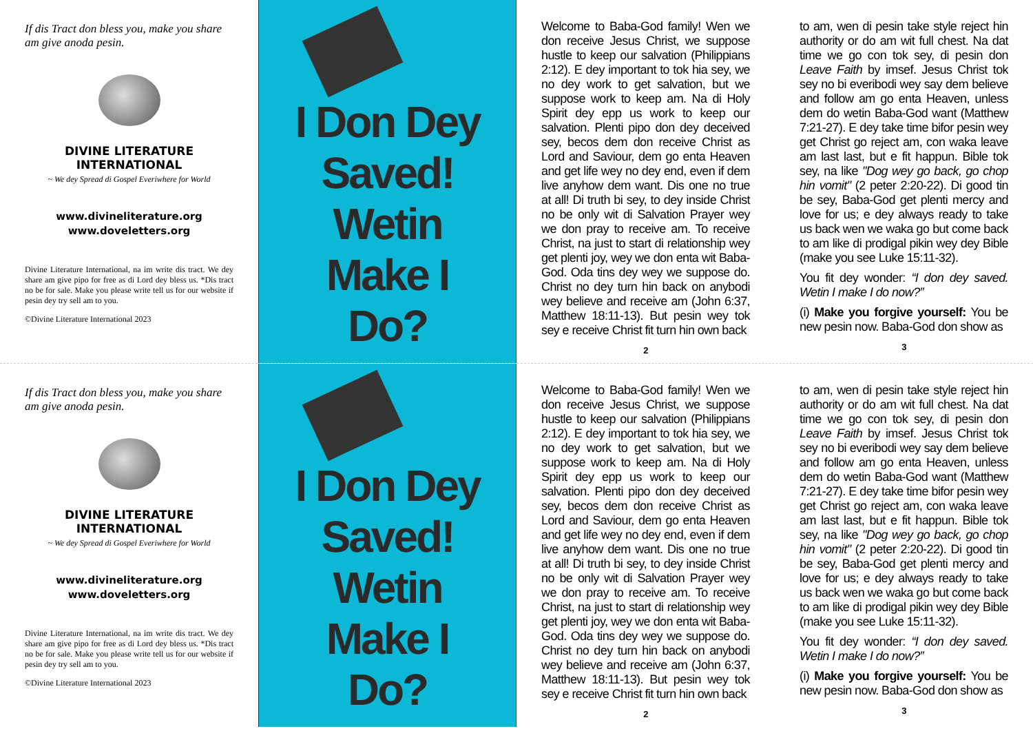If dis Tract don bless you, make you share am give anoda pesin.
DIVINE LITERATURE
INTERNATIONAL
~ We dey Spread di Gospel Everiwhere for World
www.divineliterature.org
www.doveletters.org
Divine Literature International, na im write dis tract. We dey share am give pipo for free as di Lord dey bless us. *Dis tract no be for sale. Make you please write tell us for our website if pesin dey try sell am to you.
©Divine Literature International 2023
I Don Dey
Saved!
Wetin
Make I Do?
Welcome to Baba-God family! Wen we don receive Jesus Christ, we suppose hustle to keep our salvation (Philippians 2:12). E dey important to tok hia sey, we no dey work to get salvation, but we suppose work to keep am. Na di Holy Spirit dey epp us work to keep our salvation. Plenti pipo don dey deceived sey, becos dem don receive Christ as Lord and Saviour, dem go enta Heaven and get life wey no dey end, even if dem live anyhow dem want. Dis one no true at all! Di truth bi sey, to dey inside Christ no be only wit di Salvation Prayer wey we don pray to receive am. To receive Christ, na just to start di relationship wey get plenti joy, wey we don enta wit Baba-God. Oda tins dey wey we suppose do. Christ no dey turn hin back on anybodi wey believe and receive am (John 6:37, Matthew 18:11-13). But pesin wey tok sey e receive Christ fit turn hin own back
2
to am, wen di pesin take style reject hin authority or do am wit full chest. Na dat time we go con tok sey, di pesin don Leave Faith by imsef. Jesus Christ tok sey no bi everibodi wey say dem believe and follow am go enta Heaven, unless dem do wetin Baba-God want (Matthew 7:21-27). E dey take time bifor pesin wey get Christ go reject am, con waka leave am last last, but e fit happun. Bible tok sey, na like "Dog wey go back, go chop hin vomit" (2 peter 2:20-22). Di good tin be sey, Baba-God get plenti mercy and love for us; e dey always ready to take us back wen we waka go but come back to am like di prodigal pikin wey dey Bible (make you see Luke 15:11-32).
You fit dey wonder: “I don dey saved. Wetin I make I do now?”
(i) Make you forgive yourself: You be new pesin now. Baba-God don show as
3
If dis Tract don bless you, make you share am give anoda pesin.
DIVINE LITERATURE
INTERNATIONAL
~ We dey Spread di Gospel Everiwhere for World
www.divineliterature.org
www.doveletters.org
Divine Literature International, na im write dis tract. We dey share am give pipo for free as di Lord dey bless us. *Dis tract no be for sale. Make you please write tell us for our website if pesin dey try sell am to you.
©Divine Literature International 2023
I Don Dey
Saved!
Wetin
Make I Do?
Welcome to Baba-God family! Wen we don receive Jesus Christ, we suppose hustle to keep our salvation (Philippians 2:12). E dey important to tok hia sey, we no dey work to get salvation, but we suppose work to keep am. Na di Holy Spirit dey epp us work to keep our salvation. Plenti pipo don dey deceived sey, becos dem don receive Christ as Lord and Saviour, dem go enta Heaven and get life wey no dey end, even if dem live anyhow dem want. Dis one no true at all! Di truth bi sey, to dey inside Christ no be only wit di Salvation Prayer wey we don pray to receive am. To receive Christ, na just to start di relationship wey get plenti joy, wey we don enta wit Baba-God. Oda tins dey wey we suppose do. Christ no dey turn hin back on anybodi wey believe and receive am (John 6:37, Matthew 18:11-13). But pesin wey tok sey e receive Christ fit turn hin own back
2
to am, wen di pesin take style reject hin authority or do am wit full chest. Na dat time we go con tok sey, di pesin don Leave Faith by imsef. Jesus Christ tok sey no bi everibodi wey say dem believe and follow am go enta Heaven, unless dem do wetin Baba-God want (Matthew 7:21-27). E dey take time bifor pesin wey get Christ go reject am, con waka leave am last last, but e fit happun. Bible tok sey, na like "Dog wey go back, go chop hin vomit" (2 peter 2:20-22). Di good tin be sey, Baba-God get plenti mercy and love for us; e dey always ready to take us back wen we waka go but come back to am like di prodigal pikin wey dey Bible (make you see Luke 15:11-32).
You fit dey wonder: “I don dey saved. Wetin I make I do now?”
(i) Make you forgive yourself: You be new pesin now. Baba-God don show as
3